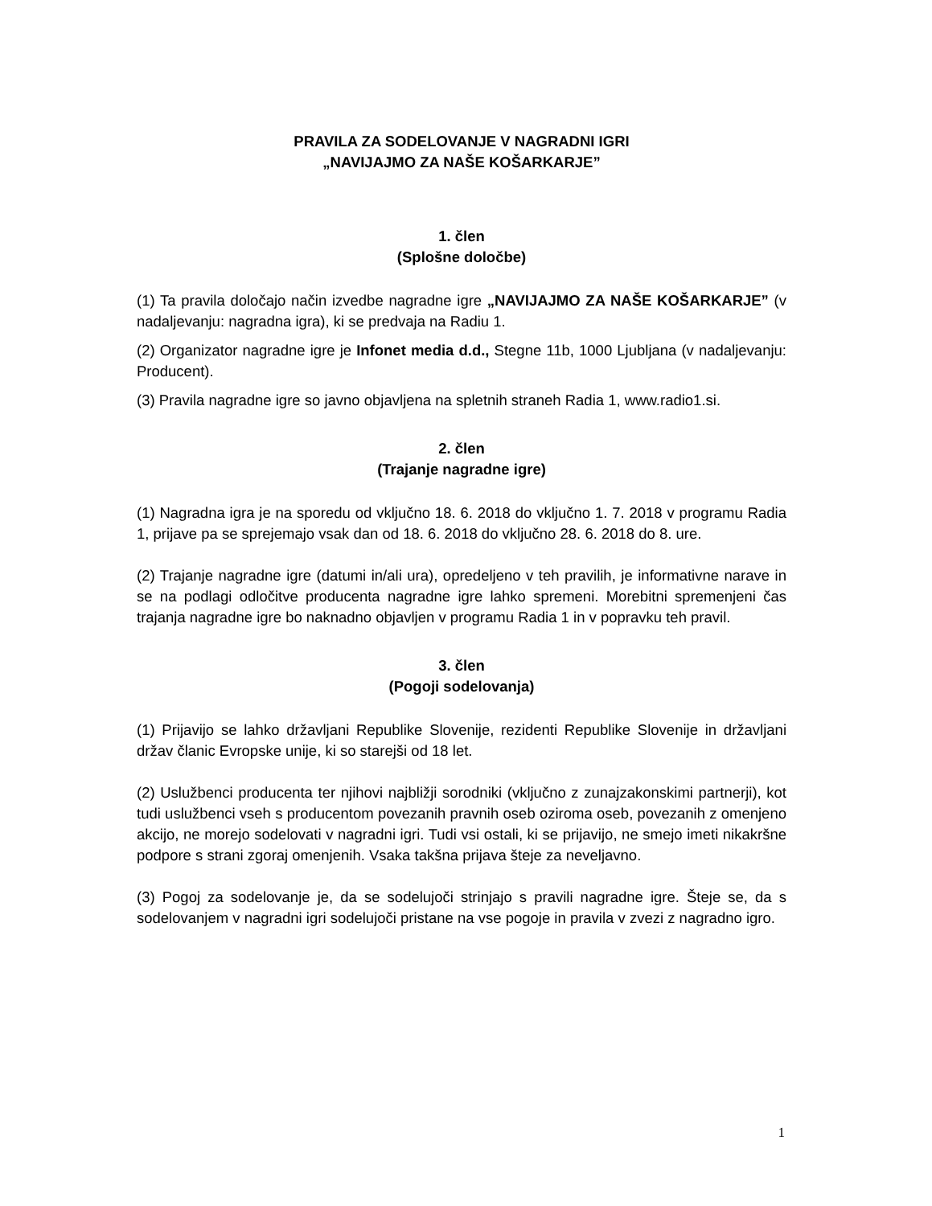PRAVILA ZA SODELOVANJE V NAGRADNI IGRI
„NAVIJAJMO ZA NAŠE KOŠARKARJE”
1. člen
(Splošne določbe)
(1) Ta pravila določajo način izvedbe nagradne igre „NAVIJAJMO ZA NAŠE KOŠARKARJE” (v nadaljevanju: nagradna igra), ki se predvaja na Radiu 1.
(2) Organizator nagradne igre je Infonet media d.d., Stegne 11b, 1000 Ljubljana (v nadaljevanju: Producent).
(3) Pravila nagradne igre so javno objavljena na spletnih straneh Radia 1, www.radio1.si.
2. člen
(Trajanje nagradne igre)
(1) Nagradna igra je na sporedu od vključno 18. 6. 2018 do vključno 1. 7. 2018 v programu Radia 1, prijave pa se sprejemajo vsak dan od 18. 6. 2018 do vključno 28. 6. 2018 do 8. ure.
(2) Trajanje nagradne igre (datumi in/ali ura), opredeljeno v teh pravilih, je informativne narave in se na podlagi odločitve producenta nagradne igre lahko spremeni. Morebitni spremenjeni čas trajanja nagradne igre bo naknadno objavljen v programu Radia 1 in v popravku teh pravil.
3. člen
(Pogoji sodelovanja)
(1) Prijavijo se lahko državljani Republike Slovenije, rezidenti Republike Slovenije in državljani držav članic Evropske unije, ki so starejši od 18 let.
(2) Uslužbenci producenta ter njihovi najbližji sorodniki (vključno z zunajzakonskimi partnerji), kot tudi uslužbenci vseh s producentom povezanih pravnih oseb oziroma oseb, povezanih z omenjeno akcijo, ne morejo sodelovati v nagradni igri. Tudi vsi ostali, ki se prijavijo, ne smejo imeti nikakršne podpore s strani zgoraj omenjenih. Vsaka takšna prijava šteje za neveljavno.
(3) Pogoj za sodelovanje je, da se sodelujoči strinjajo s pravili nagradne igre. Šteje se, da s sodelovanjem v nagradni igri sodelujoči pristane na vse pogoje in pravila v zvezi z nagradno igro.
1